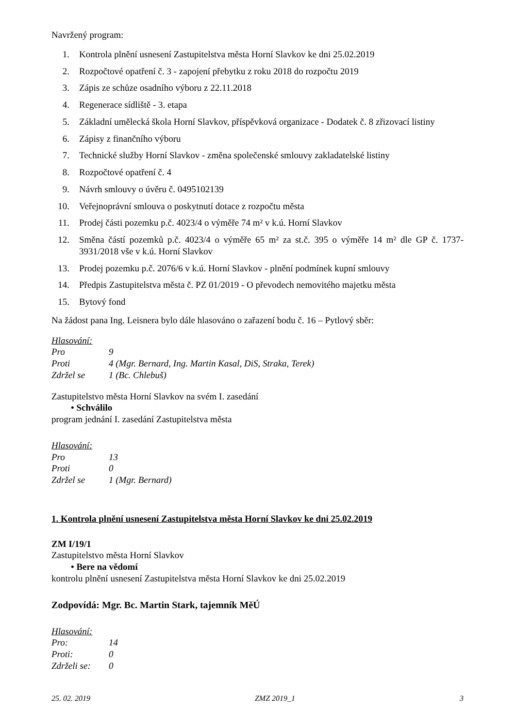Navržený program:
1. Kontrola plnění usnesení Zastupitelstva města Horní Slavkov ke dni 25.02.2019
2. Rozpočtové opatření č. 3 - zapojení přebytku z roku 2018 do rozpočtu 2019
3. Zápis ze schůze osadního výboru z 22.11.2018
4. Regenerace sídliště - 3. etapa
5. Základní umělecká škola Horní Slavkov, příspěvková organizace - Dodatek č. 8 zřizovací listiny
6. Zápisy z finančního výboru
7. Technické služby Horní Slavkov - změna společenské smlouvy zakladatelské listiny
8. Rozpočtové opatření č. 4
9. Návrh smlouvy o úvěru č. 0495102139
10. Veřejnoprávní smlouva o poskytnutí dotace z rozpočtu města
11. Prodej části pozemku p.č. 4023/4 o výměře 74 m² v k.ú. Horní Slavkov
12. Směna částí pozemků p.č. 4023/4 o výměře 65 m² za st.č. 395 o výměře 14 m² dle GP č. 1737-3931/2018 vše v k.ú. Horní Slavkov
13. Prodej pozemku p.č. 2076/6 v k.ú. Horní Slavkov - plnění podmínek kupní smlouvy
14. Předpis Zastupitelstva města č. PZ 01/2019 - O převodech nemovitého majetku města
15. Bytový fond
Na žádost pana Ing. Leisnera bylo dále hlasováno o zařazení bodu č. 16 – Pytlový sběr:
Hlasování:
| Pro | 9 |
| Proti | 4 (Mgr. Bernard, Ing. Martin Kasal, DiS, Straka, Terek) |
| Zdržel se | 1 (Bc. Chlebuš) |
Zastupitelstvo města Horní Slavkov na svém I. zasedání
• Schválilo
program jednání I. zasedání Zastupitelstva města
Hlasování:
| Pro | 13 |
| Proti | 0 |
| Zdržel se | 1 (Mgr. Bernard) |
1. Kontrola plnění usnesení Zastupitelstva města Horní Slavkov ke dni 25.02.2019
ZM I/19/1
Zastupitelstvo města Horní Slavkov
• Bere na vědomí
kontrolu plnění usnesení Zastupitelstva města Horní Slavkov ke dni 25.02.2019
Zodpovídá: Mgr. Bc. Martin Stark, tajemník MěÚ
Hlasování:
| Pro: | 14 |
| Proti: | 0 |
| Zdrželi se: | 0 |
25. 02. 2019 ZMZ 2019_1 3